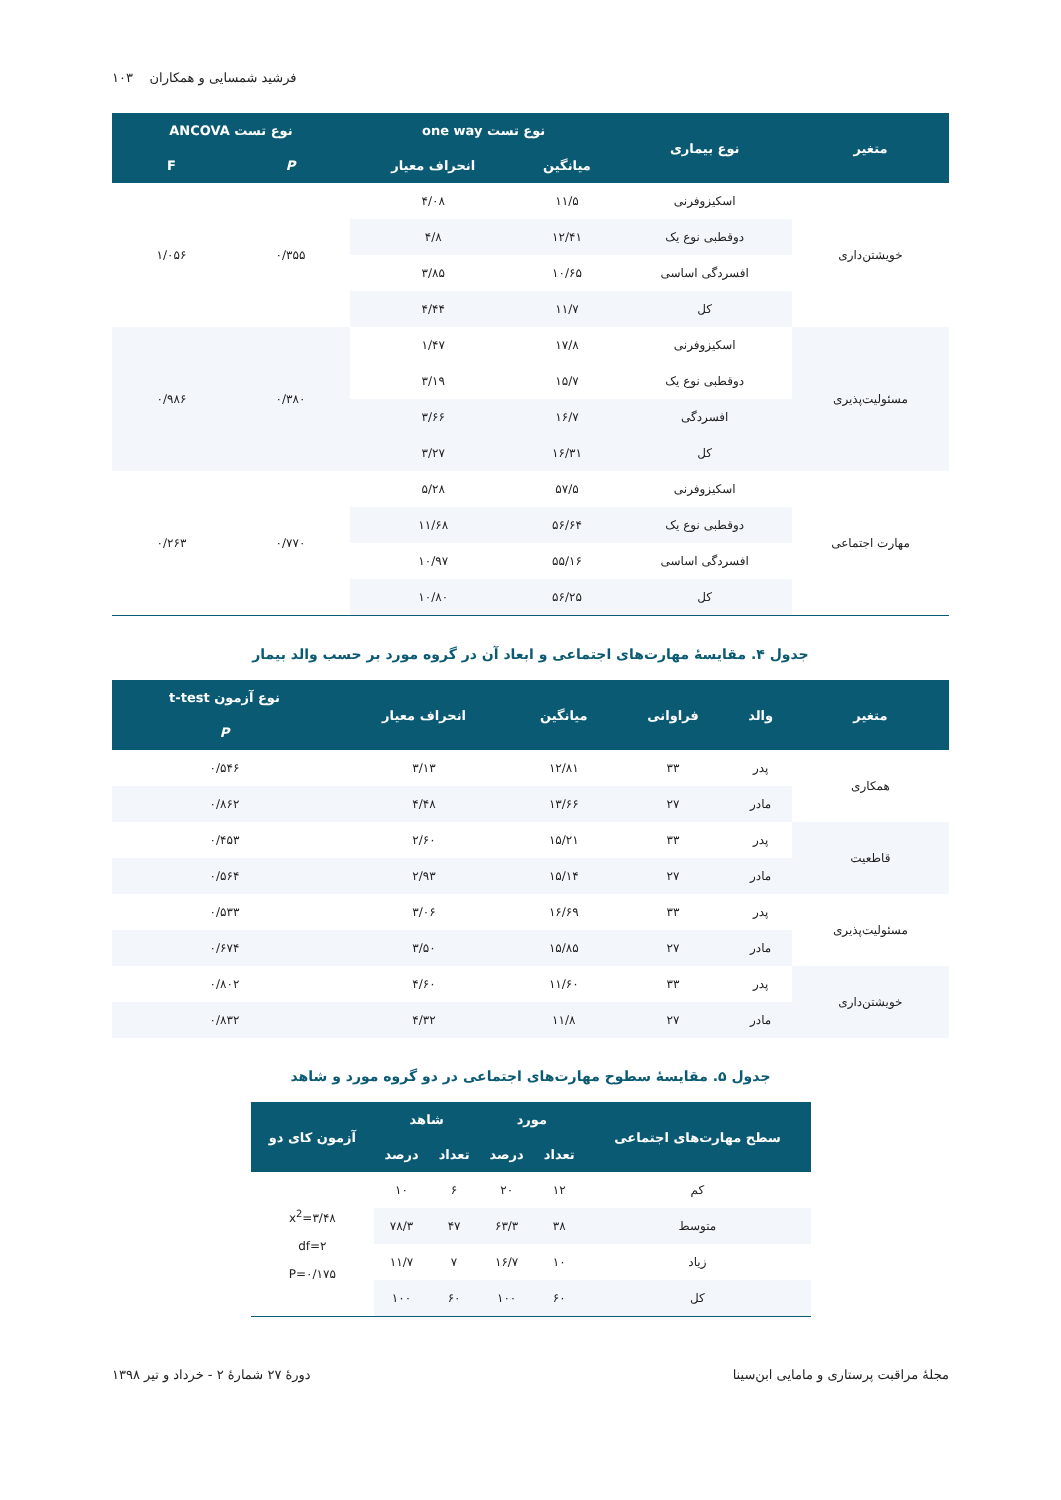۱۰۳ فرشید شمسایی و همکاران
| متغیر | نوع بیماری | نوع تست one way | | نوع تست ANCOVA | |
| --- | --- | --- | --- | --- | --- |
| | | میانگین | انحراف معیار | P | F |
| خویشتن‌داری | اسکیزوفرنی | ۱۱/۵ | ۴/۰۸ | ۰/۳۵۵ | ۱/۰۵۶ |
| | دوقطبی نوع یک | ۱۲/۴۱ | ۴/۸ | | |
| | افسردگی اساسی | ۱۰/۶۵ | ۳/۸۵ | | |
| | کل | ۱۱/۷ | ۴/۴۴ | | |
| مسئولیت‌پذیری | اسکیزوفرنی | ۱۷/۸ | ۱/۴۷ | ۰/۳۸۰ | ۰/۹۸۶ |
| | دوقطبی نوع یک | ۱۵/۷ | ۳/۱۹ | | |
| | افسردگی | ۱۶/۷ | ۳/۶۶ | | |
| | کل | ۱۶/۳۱ | ۳/۲۷ | | |
| مهارت اجتماعی | اسکیزوفرنی | ۵۷/۵ | ۵/۲۸ | ۰/۷۷۰ | ۰/۲۶۳ |
| | دوقطبی نوع یک | ۵۶/۶۴ | ۱۱/۶۸ | | |
| | افسردگی اساسی | ۵۵/۱۶ | ۱۰/۹۷ | | |
| | کل | ۵۶/۲۵ | ۱۰/۸۰ | | |
جدول ۴. مقایسهٔ مهارت‌های اجتماعی و ابعاد آن در گروه مورد بر حسب والد بیمار
| متغیر | والد | فراوانی | میانگین | انحراف معیار | نوع آزمون t-test |
| --- | --- | --- | --- | --- | --- |
| | | | | | P |
| همکاری | پدر | ۳۳ | ۱۲/۸۱ | ۳/۱۳ | ۰/۵۴۶ |
| | مادر | ۲۷ | ۱۳/۶۶ | ۴/۴۸ | ۰/۸۶۲ |
| قاطعیت | پدر | ۳۳ | ۱۵/۲۱ | ۲/۶۰ | ۰/۴۵۳ |
| | مادر | ۲۷ | ۱۵/۱۴ | ۲/۹۳ | ۰/۵۶۴ |
| مسئولیت‌پذیری | پدر | ۳۳ | ۱۶/۶۹ | ۳/۰۶ | ۰/۵۳۳ |
| | مادر | ۲۷ | ۱۵/۸۵ | ۳/۵۰ | ۰/۶۷۴ |
| خویشتن‌داری | پدر | ۳۳ | ۱۱/۶۰ | ۴/۶۰ | ۰/۸۰۲ |
| | مادر | ۲۷ | ۱۱/۸ | ۴/۳۲ | ۰/۸۳۲ |
جدول ۵. مقایسهٔ سطوح مهارت‌های اجتماعی در دو گروه مورد و شاهد
| سطح مهارت‌های اجتماعی | مورد | | شاهد | | آزمون کای دو |
| --- | --- | --- | --- | --- | --- |
| | تعداد | درصد | تعداد | درصد | |
| کم | ۱۲ | ۲۰ | ۶ | ۱۰ | x<sup>2</sup>=۳/۴۸ df=۲ P=۰/۱۷۵ |
| متوسط | ۳۸ | ۶۳/۳ | ۴۷ | ۷۸/۳ | |
| زیاد | ۱۰ | ۱۶/۷ | ۷ | ۱۱/۷ | |
| کل | ۶۰ | ۱۰۰ | ۶۰ | ۱۰۰ | |
مجلهٔ مراقبت پرستاری و مامایی ابن‌سینا دورهٔ ۲۷ شمارهٔ ۲ - خرداد و تیر ۱۳۹۸